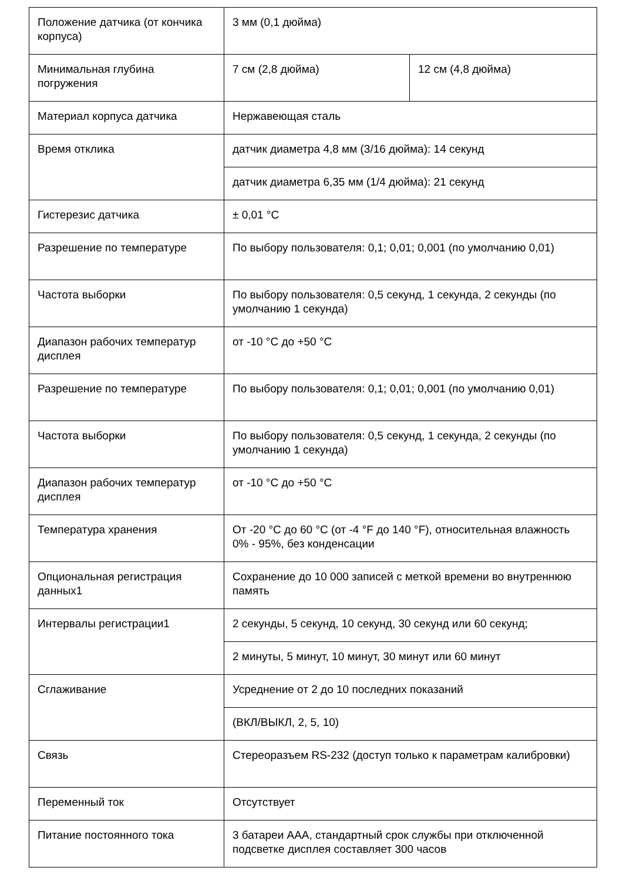| Положение датчика (от кончика корпуса) | 3 мм (0,1 дюйма) | |
| Минимальная глубина погружения | 7 см (2,8 дюйма) | 12 см (4,8 дюйма) |
| Материал корпуса датчика | Нержавеющая сталь | |
| Время отклика | датчик диаметра 4,8 мм (3/16 дюйма): 14 секунд | |
| | датчик диаметра 6,35 мм (1/4 дюйма): 21 секунд | |
| Гистерезис датчика | ± 0,01 °C | |
| Разрешение по температуре | По выбору пользователя: 0,1; 0,01; 0,001 (по умолчанию 0,01) | |
| Частота выборки | По выбору пользователя: 0,5 секунд, 1 секунда, 2 секунды (по умолчанию 1 секунда) | |
| Диапазон рабочих температур дисплея | от -10 °C до +50 °C | |
| Разрешение по температуре | По выбору пользователя: 0,1; 0,01; 0,001 (по умолчанию 0,01) | |
| Частота выборки | По выбору пользователя: 0,5 секунд, 1 секунда, 2 секунды (по умолчанию 1 секунда) | |
| Диапазон рабочих температур дисплея | от -10 °C до +50 °C | |
| Температура хранения | От -20 °C до 60 °C (от -4 °F до 140 °F), относительная влажность 0% - 95%, без конденсации | |
| Опциональная регистрация данных1 | Сохранение до 10 000 записей с меткой времени во внутреннюю память | |
| Интервалы регистрации1 | 2 секунды, 5 секунд, 10 секунд, 30 секунд или 60 секунд; | |
| | 2 минуты, 5 минут, 10 минут, 30 минут или 60 минут | |
| Сглаживание | Усреднение от 2 до 10 последних показаний | |
| | (ВКЛ/ВЫКЛ, 2, 5, 10) | |
| Связь | Стереоразъем RS-232 (доступ только к параметрам калибровки) | |
| Переменный ток | Отсутствует | |
| Питание постоянного тока | 3 батареи AAA, стандартный срок службы при отключенной подсветке дисплея составляет 300 часов | |